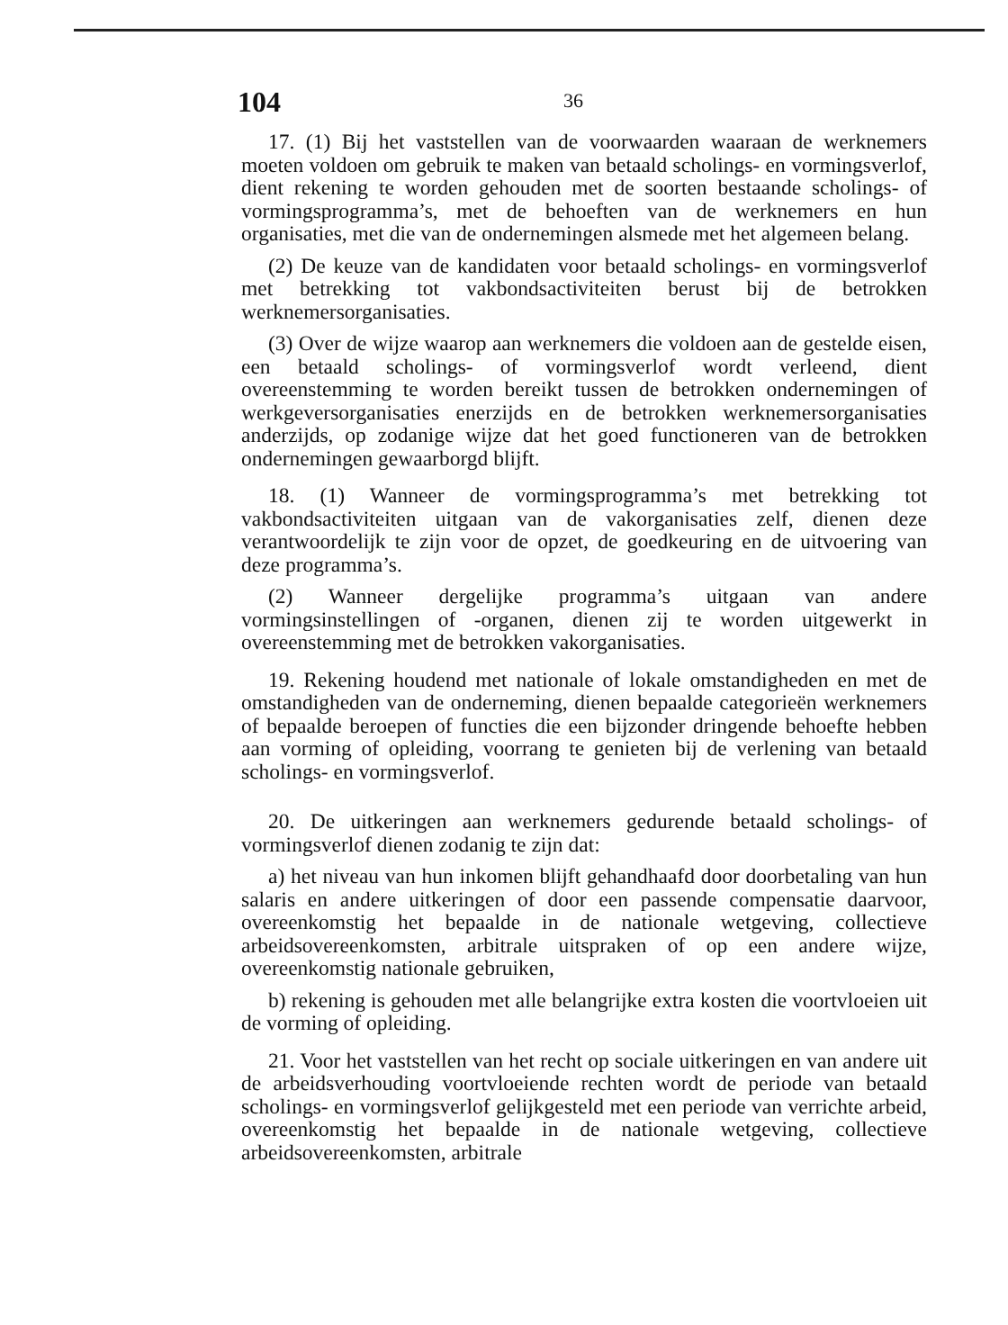104 36
17. (1) Bij het vaststellen van de voorwaarden waaraan de werknemers moeten voldoen om gebruik te maken van betaald scholings- en vormingsverlof, dient rekening te worden gehouden met de soorten bestaande scholings- of vormingsprogramma’s, met de behoeften van de werknemers en hun organisaties, met die van de ondernemingen alsmede met het algemeen belang.
(2) De keuze van de kandidaten voor betaald scholings- en vormingsverlof met betrekking tot vakbondsactiviteiten berust bij de betrokken werknemersorganisaties.
(3) Over de wijze waarop aan werknemers die voldoen aan de gestelde eisen, een betaald scholings- of vormingsverlof wordt verleend, dient overeenstemming te worden bereikt tussen de betrokken ondernemingen of werkgeversorganisaties enerzijds en de betrokken werknemersorganisaties anderzijds, op zodanige wijze dat het goed functioneren van de betrokken ondernemingen gewaarborgd blijft.
18. (1) Wanneer de vormingsprogramma’s met betrekking tot vakbondsactiviteiten uitgaan van de vakorganisaties zelf, dienen deze verantwoordelijk te zijn voor de opzet, de goedkeuring en de uitvoering van deze programma’s.
(2) Wanneer dergelijke programma’s uitgaan van andere vormingsinstellingen of -organen, dienen zij te worden uitgewerkt in overeenstemming met de betrokken vakorganisaties.
19. Rekening houdend met nationale of lokale omstandigheden en met de omstandigheden van de onderneming, dienen bepaalde categorieën werknemers of bepaalde beroepen of functies die een bijzonder dringende behoefte hebben aan vorming of opleiding, voorrang te genieten bij de verlening van betaald scholings- en vormingsverlof.
20. De uitkeringen aan werknemers gedurende betaald scholings- of vormingsverlof dienen zodanig te zijn dat:
a) het niveau van hun inkomen blijft gehandhaafd door doorbetaling van hun salaris en andere uitkeringen of door een passende compensatie daarvoor, overeenkomstig het bepaalde in de nationale wetgeving, collectieve arbeidsovereenkomsten, arbitrale uitspraken of op een andere wijze, overeenkomstig nationale gebruiken,
b) rekening is gehouden met alle belangrijke extra kosten die voortvloeien uit de vorming of opleiding.
21. Voor het vaststellen van het recht op sociale uitkeringen en van andere uit de arbeidsverhouding voortvloeiende rechten wordt de periode van betaald scholings- en vormingsverlof gelijkgesteld met een periode van verrichte arbeid, overeenkomstig het bepaalde in de nationale wetgeving, collectieve arbeidsovereenkomsten, arbitrale